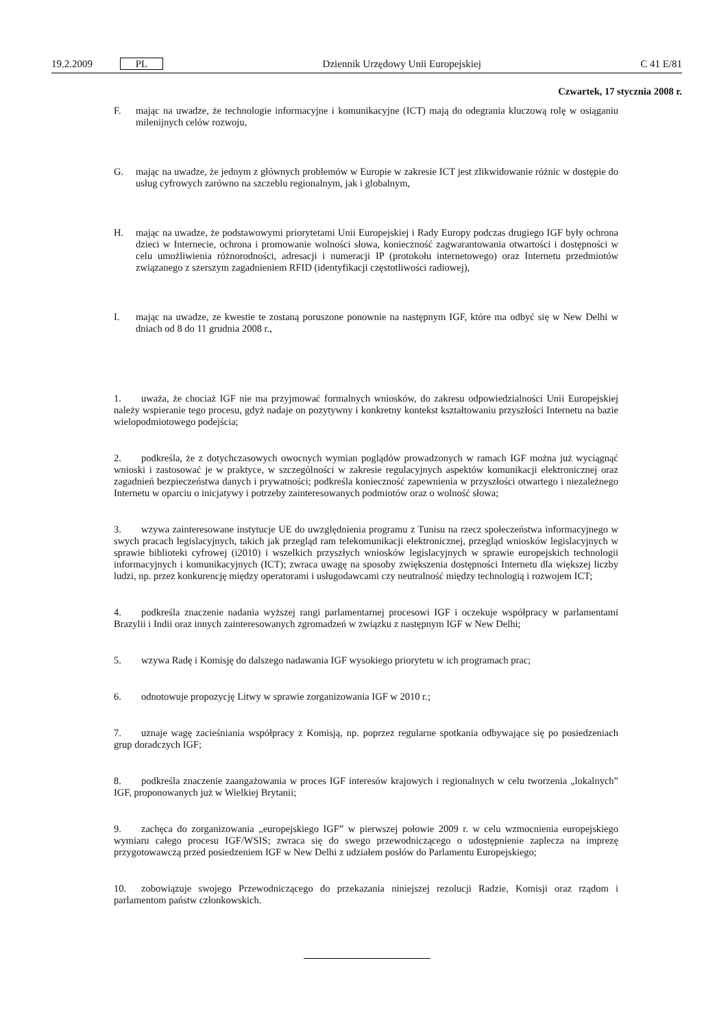19.2.2009 PL Dziennik Urzędowy Unii Europejskiej C 41 E/81
Czwartek, 17 stycznia 2008 r.
F. mając na uwadze, że technologie informacyjne i komunikacyjne (ICT) mają do odegrania kluczową rolę w osiąganiu milenijnych celów rozwoju,
G. mając na uwadze, że jednym z głównych problemów w Europie w zakresie ICT jest zlikwidowanie różnic w dostępie do usług cyfrowych zarówno na szczeblu regionalnym, jak i globalnym,
H. mając na uwadze, że podstawowymi priorytetami Unii Europejskiej i Rady Europy podczas drugiego IGF były ochrona dzieci w Internecie, ochrona i promowanie wolności słowa, konieczność zagwarantowania otwartości i dostępności w celu umożliwienia różnorodności, adresacji i numeracji IP (protokołu internetowego) oraz Internetu przedmiotów związanego z szerszym zagadnieniem RFID (identyfikacji częstotliwości radiowej),
I. mając na uwadze, ze kwestie te zostaną poruszone ponownie na następnym IGF, które ma odbyć się w New Delhi w dniach od 8 do 11 grudnia 2008 r.,
1. uważa, że chociaż IGF nie ma przyjmować formalnych wniosków, do zakresu odpowiedzialności Unii Europejskiej należy wspieranie tego procesu, gdyż nadaje on pozytywny i konkretny kontekst kształtowaniu przyszłości Internetu na bazie wielopodmiotowego podejścia;
2. podkreśla, że z dotychczasowych owocnych wymian poglądów prowadzonych w ramach IGF można już wyciągnąć wnioski i zastosować je w praktyce, w szczególności w zakresie regulacyjnych aspektów komunikacji elektronicznej oraz zagadnień bezpieczeństwa danych i prywatności; podkreśla konieczność zapewnienia w przyszłości otwartego i niezależnego Internetu w oparciu o inicjatywy i potrzeby zainteresowanych podmiotów oraz o wolność słowa;
3. wzywa zainteresowane instytucje UE do uwzględnienia programu z Tunisu na rzecz społeczeństwa informacyjnego w swych pracach legislacyjnych, takich jak przegląd ram telekomunikacji elektronicznej, przegląd wniosków legislacyjnych w sprawie biblioteki cyfrowej (i2010) i wszelkich przyszłych wniosków legislacyjnych w sprawie europejskich technologii informacyjnych i komunikacyjnych (ICT); zwraca uwagę na sposoby zwiększenia dostępności Internetu dla większej liczby ludzi, np. przez konkurencję między operatorami i usługodawcami czy neutralność między technologią i rozwojem ICT;
4. podkreśla znaczenie nadania wyższej rangi parlamentarnej procesowi IGF i oczekuje współpracy w parlamentami Brazylii i Indii oraz innych zainteresowanych zgromadzeń w związku z następnym IGF w New Delhi;
5. wzywa Radę i Komisję do dalszego nadawania IGF wysokiego priorytetu w ich programach prac;
6. odnotowuje propozycję Litwy w sprawie zorganizowania IGF w 2010 r.;
7. uznaje wagę zacieśniania współpracy z Komisją, np. poprzez regularne spotkania odbywające się po posiedzeniach grup doradczych IGF;
8. podkreśla znaczenie zaangażowania w proces IGF interesów krajowych i regionalnych w celu tworzenia „lokalnych” IGF, proponowanych już w Wielkiej Brytanii;
9. zachęca do zorganizowania „europejskiego IGF” w pierwszej połowie 2009 r. w celu wzmocnienia europejskiego wymiaru całego procesu IGF/WSIS; zwraca się do swego przewodniczącego o udostępnienie zaplecza na imprezę przygotowawczą przed posiedzeniem IGF w New Delhi z udziałem posłów do Parlamentu Europejskiego;
10. zobowiązuje swojego Przewodniczącego do przekazania niniejszej rezolucji Radzie, Komisji oraz rządom i parlamentom państw członkowskich.